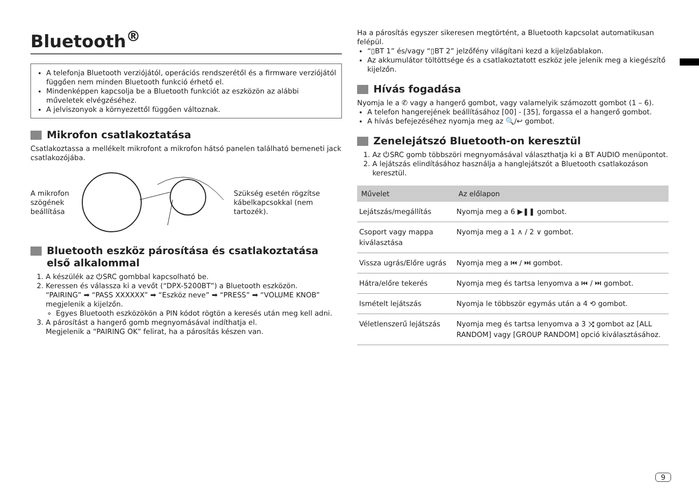Bluetooth<sup>®</sup>
A telefonja Bluetooth verziójától, operációs rendszerétől és a firmware verziójától függően nem minden Bluetooth funkció érhető el.
Mindenképpen kapcsolja be a Bluetooth funkciót az eszközön az alábbi műveletek elvégzéséhez.
A jelviszonyok a környezettől függően változnak.
Mikrofon csatlakoztatása
Csatlakoztassa a mellékelt mikrofont a mikrofon hátsó panelen található bemeneti jack csatlakozójába.
A mikrofon szögének beállítása
Szükség esetén rögzítse kábelkapcsokkal (nem tartozék).
Bluetooth eszköz párosítása és csatlakoztatása első alkalommal
1. A készülék az ⏻SRC gombbal kapcsolható be.
2. Keressen és válassza ki a vevőt (“DPX-5200BT”) a Bluetooth eszközön.
“PAIRING” ➡ “PASS XXXXXX” ➡ “Eszköz neve” ➡ “PRESS” ➡ “VOLUME KNOB” megjelenik a kijelzőn.
Egyes Bluetooth eszközökön a PIN kódot rögtön a keresés után meg kell adni.
3. A párosítást a hangerő gomb megnyomásával indíthatja el.
Megjelenik a “PAIRING OK” felirat, ha a párosítás készen van.
Ha a párosítás egyszer sikeresen megtörtént, a Bluetooth kapcsolat automatikusan felépül.
“▯BT 1” és/vagy “▯BT 2” jelzőfény világítani kezd a kijelzőablakon.
Az akkumulátor töltöttsége és a csatlakoztatott eszköz jele jelenik meg a kiegészítő kijelzőn.
Hívás fogadása
Nyomja le a ✆ vagy a hangerő gombot, vagy valamelyik számozott gombot (1 – 6).
A telefon hangerejének beállításához [00] - [35], forgassa el a hangerő gombot.
A hívás befejezéséhez nyomja meg az 🔍/↩ gombot.
Zenelejátszó Bluetooth-on keresztül
1. Az ⏻SRC gomb többszöri megnyomásával választhatja ki a BT AUDIO menüpontot.
2. A lejátszás elindításához használja a hanglejátszót a Bluetooth csatlakozáson keresztül.
| Művelet | Az előlapon |
| --- | --- |
| Lejátszás/megállítás | Nyomja meg a 6 ▶❚❚ gombot. |
| Csoport vagy mappa kiválasztása | Nyomja meg a 1 ∧ / 2 ∨ gombot. |
| Vissza ugrás/Előre ugrás | Nyomja meg a ⏮ / ⏭ gombot. |
| Hátra/előre tekerés | Nyomja meg és tartsa lenyomva a ⏮ / ⏭ gombot. |
| Ismételt lejátszás | Nyomja le többször egymás után a 4 ⟲ gombot. |
| Véletlenszerű lejátszás | Nyomja meg és tartsa lenyomva a 3 ⤨ gombot az [ALL RANDOM] vagy [GROUP RANDOM] opció kiválasztásához. |
9